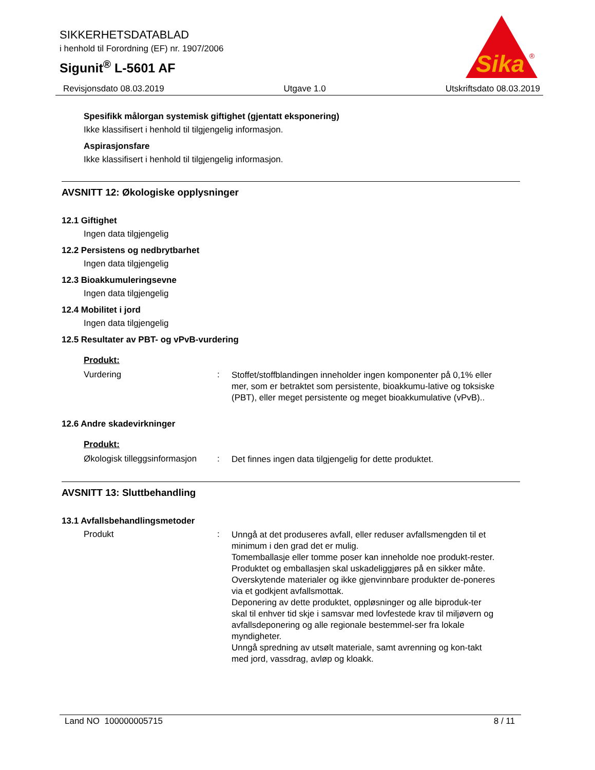SIKKERHETSDATABLAD
i henhold til Forordning (EF) nr. 1907/2006
Sigunit<sup>®</sup> L-5601 AF
Sika
®
Revisjonsdato 08.03.2019 Utgave 1.0 Utskriftsdato 08.03.2019
Spesifikk målorgan systemisk giftighet (gjentatt eksponering)
Ikke klassifisert i henhold til tilgjengelig informasjon.
Aspirasjonsfare
Ikke klassifisert i henhold til tilgjengelig informasjon.
AVSNITT 12: Økologiske opplysninger
12.1 Giftighet
Ingen data tilgjengelig
12.2 Persistens og nedbrytbarhet
Ingen data tilgjengelig
12.3 Bioakkumuleringsevne
Ingen data tilgjengelig
12.4 Mobilitet i jord
Ingen data tilgjengelig
12.5 Resultater av PBT- og vPvB-vurdering
Produkt:
Vurdering :
Stoffet/stoffblandingen inneholder ingen komponenter på 0,1% eller mer, som er betraktet som persistente, bioakkumu-lative og toksiske (PBT), eller meget persistente og meget bioakkumulative (vPvB)..
12.6 Andre skadevirkninger
Produkt:
Økologisk tilleggsinformasjon
:
Det finnes ingen data tilgjengelig for dette produktet.
AVSNITT 13: Sluttbehandling
13.1 Avfallsbehandlingsmetoder
Produkt :
Unngå at det produseres avfall, eller reduser avfallsmengden til et minimum i den grad det er mulig.
Tomemballasje eller tomme poser kan inneholde noe produkt-rester.
Produktet og emballasjen skal uskadeliggjøres på en sikker måte.
Overskytende materialer og ikke gjenvinnbare produkter de-poneres via et godkjent avfallsmottak.
Deponering av dette produktet, oppløsninger og alle biproduk-ter skal til enhver tid skje i samsvar med lovfestede krav til miljøvern og avfallsdeponering og alle regionale bestemmel-ser fra lokale myndigheter.
Unngå spredning av utsølt materiale, samt avrenning og kon-takt med jord, vassdrag, avløp og kloakk.
Land NO 100000005715 8 / 11